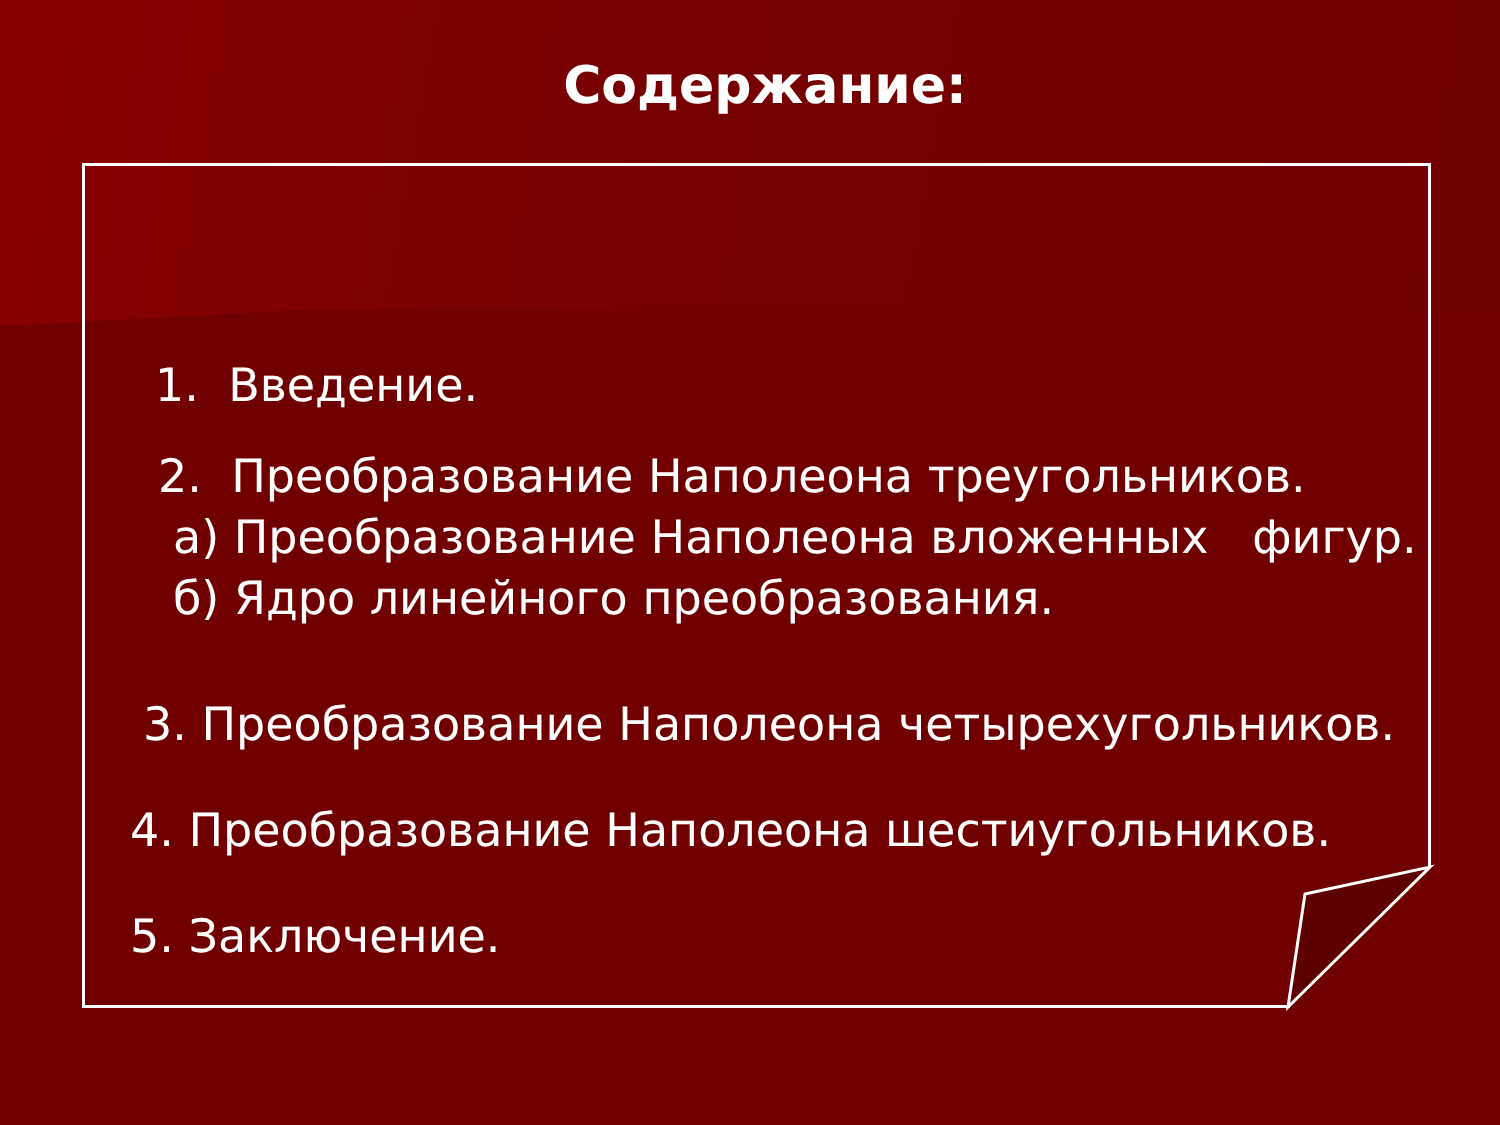Содержание:
1. Введение.
2. Преобразование Наполеона треугольников.
а) Преобразование Наполеона вложенных фигур.
б) Ядро линейного преобразования.
3. Преобразование Наполеона четырехугольников.
4. Преобразование Наполеона шестиугольников.
5. Заключение.